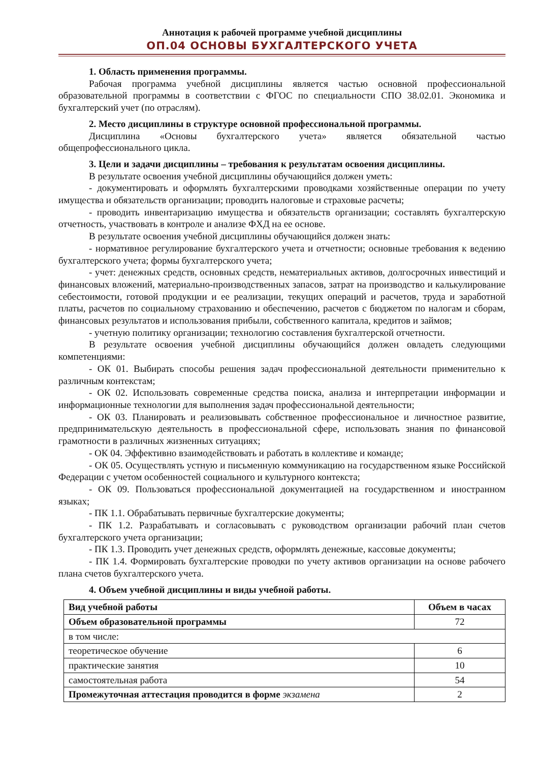Аннотация к рабочей программе учебной дисциплины
ОП.04 ОСНОВЫ БУХГАЛТЕРСКОГО УЧЕТА
1. Область применения программы.
Рабочая программа учебной дисциплины является частью основной профессиональной образовательной программы в соответствии с ФГОС по специальности СПО 38.02.01. Экономика и бухгалтерский учет (по отраслям).
2. Место дисциплины в структуре основной профессиональной программы.
Дисциплина «Основы бухгалтерского учета» является обязательной частью общепрофессионального цикла.
3. Цели и задачи дисциплины – требования к результатам освоения дисциплины.
В результате освоения учебной дисциплины обучающийся должен уметь:
- документировать и оформлять бухгалтерскими проводками хозяйственные операции по учету имущества и обязательств организации; проводить налоговые и страховые расчеты;
- проводить инвентаризацию имущества и обязательств организации; составлять бухгалтерскую отчетность, участвовать в контроле и анализе ФХД на ее основе.
В результате освоения учебной дисциплины обучающийся должен знать:
- нормативное регулирование бухгалтерского учета и отчетности; основные требования к ведению бухгалтерского учета; формы бухгалтерского учета;
- учет: денежных средств, основных средств, нематериальных активов, долгосрочных инвестиций и финансовых вложений, материально-производственных запасов, затрат на производство и калькулирование себестоимости, готовой продукции и ее реализации, текущих операций и расчетов, труда и заработной платы, расчетов по социальному страхованию и обеспечению, расчетов с бюджетом по налогам и сборам, финансовых результатов и использования прибыли, собственного капитала, кредитов и займов;
- учетную политику организации; технологию составления бухгалтерской отчетности.
В результате освоения учебной дисциплины обучающийся должен овладеть следующими компетенциями:
- ОК 01. Выбирать способы решения задач профессиональной деятельности применительно к различным контекстам;
- ОК 02. Использовать современные средства поиска, анализа и интерпретации информации и информационные технологии для выполнения задач профессиональной деятельности;
- ОК 03. Планировать и реализовывать собственное профессиональное и личностное развитие, предпринимательскую деятельность в профессиональной сфере, использовать знания по финансовой грамотности в различных жизненных ситуациях;
- ОК 04. Эффективно взаимодействовать и работать в коллективе и команде;
- ОК 05. Осуществлять устную и письменную коммуникацию на государственном языке Российской Федерации с учетом особенностей социального и культурного контекста;
- ОК 09. Пользоваться профессиональной документацией на государственном и иностранном языках;
- ПК 1.1. Обрабатывать первичные бухгалтерские документы;
- ПК 1.2. Разрабатывать и согласовывать с руководством организации рабочий план счетов бухгалтерского учета организации;
- ПК 1.3. Проводить учет денежных средств, оформлять денежные, кассовые документы;
- ПК 1.4. Формировать бухгалтерские проводки по учету активов организации на основе рабочего плана счетов бухгалтерского учета.
4. Объем учебной дисциплины и виды учебной работы.
| Вид учебной работы | Объем в часах |
| --- | --- |
| Объем образовательной программы | 72 |
| в том числе: | |
| теоретическое обучение | 6 |
| практические занятия | 10 |
| самостоятельная работа | 54 |
| Промежуточная аттестация проводится в форме экзамена | 2 |